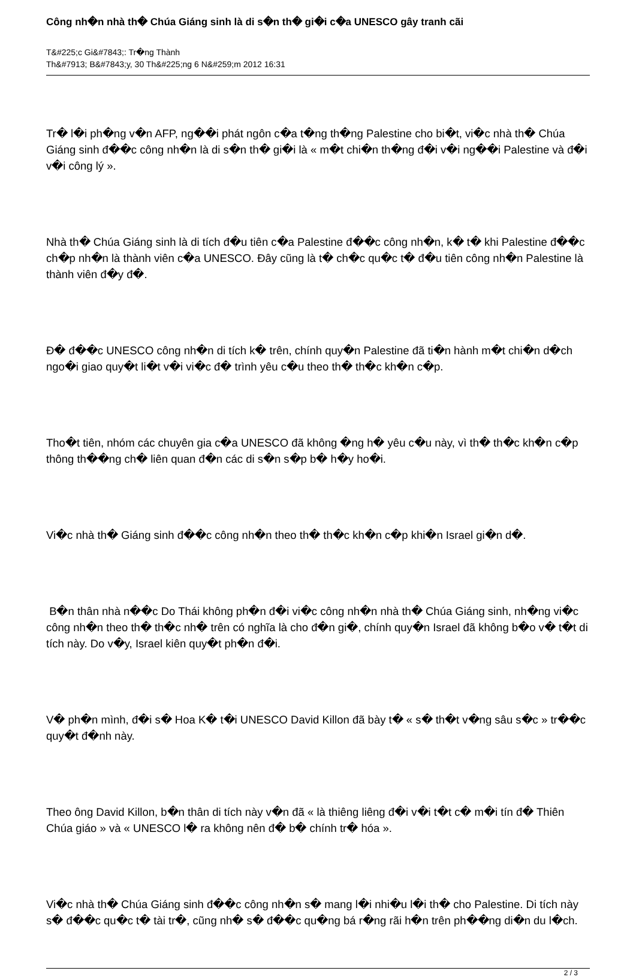Công nh�n nhà th� Chúa Giáng sinh là di s�n th� gi�i c�a UNESCO gây tranh cãi
T&#225;c Gi&#7843;: Tr�ng Thành
Th&#7913; B&#7843;y, 30 Th&#225;ng 6 N&#259;m 2012 16:31
Tr� l�i ph�ng v�n AFP, ng��i phát ngôn c�a t�ng th�ng Palestine cho bi�t, vi�c nhà th� Chúa Giáng sinh đ��c công nh�n là di s�n th� gi�i là « m�t chi�n th�ng đ�i v�i ng��i Palestine và đ�i v�i công lý ».
Nhà th� Chúa Giáng sinh là di tích đ�u tiên c�a Palestine đ��c công nh�n, k� t� khi Palestine đ��c ch�p nh�n là thành viên c�a UNESCO. Đây cũng là t� ch�c qu�c t� đ�u tiên công nh�n Palestine là thành viên đ�y đ�.
Đ� đ��c UNESCO công nh�n di tích k� trên, chính quy�n Palestine đã ti�n hành m�t chi�n d�ch ngo�i giao quy�t li�t v�i vi�c đ� trình yêu c�u theo th� th�c kh�n c�p.
Tho�t tiên, nhóm các chuyên gia c�a UNESCO đã không �ng h� yêu c�u này, vì th� th�c kh�n c�p thông th��ng ch� liên quan đ�n các di s�n s�p b� h�y ho�i.
Vi�c nhà th� Giáng sinh đ��c công nh�n theo th� th�c kh�n c�p khi�n Israel gi�n d�.
B�n thân nhà n��c Do Thái không ph�n đ�i vi�c công nh�n nhà th� Chúa Giáng sinh, nh�ng vi�c công nh�n theo th� th�c nh� trên có nghĩa là cho đ�n gi�, chính quy�n Israel đã không b�o v� t�t di tích này. Do v�y, Israel kiên quy�t ph�n đ�i.
V� ph�n mình, đ�i s� Hoa K� t�i UNESCO David Killon đã bày t� « s� th�t v�ng sâu s�c » tr��c quy�t đ�nh này.
Theo ông David Killon, b�n thân di tích này v�n đã « là thiêng liêng đ�i v�i t�t c� m�i tín đ� Thiên Chúa giáo » và « UNESCO l� ra không nên đ� b� chính tr� hóa ».
Vi�c nhà th� Chúa Giáng sinh đ��c công nh�n s� mang l�i nhi�u l�i th� cho Palestine. Di tích này s� đ��c qu�c t� tài tr�, cũng nh� s� đ��c qu�ng bá r�ng rãi h�n trên ph��ng di�n du l�ch.
2 / 3